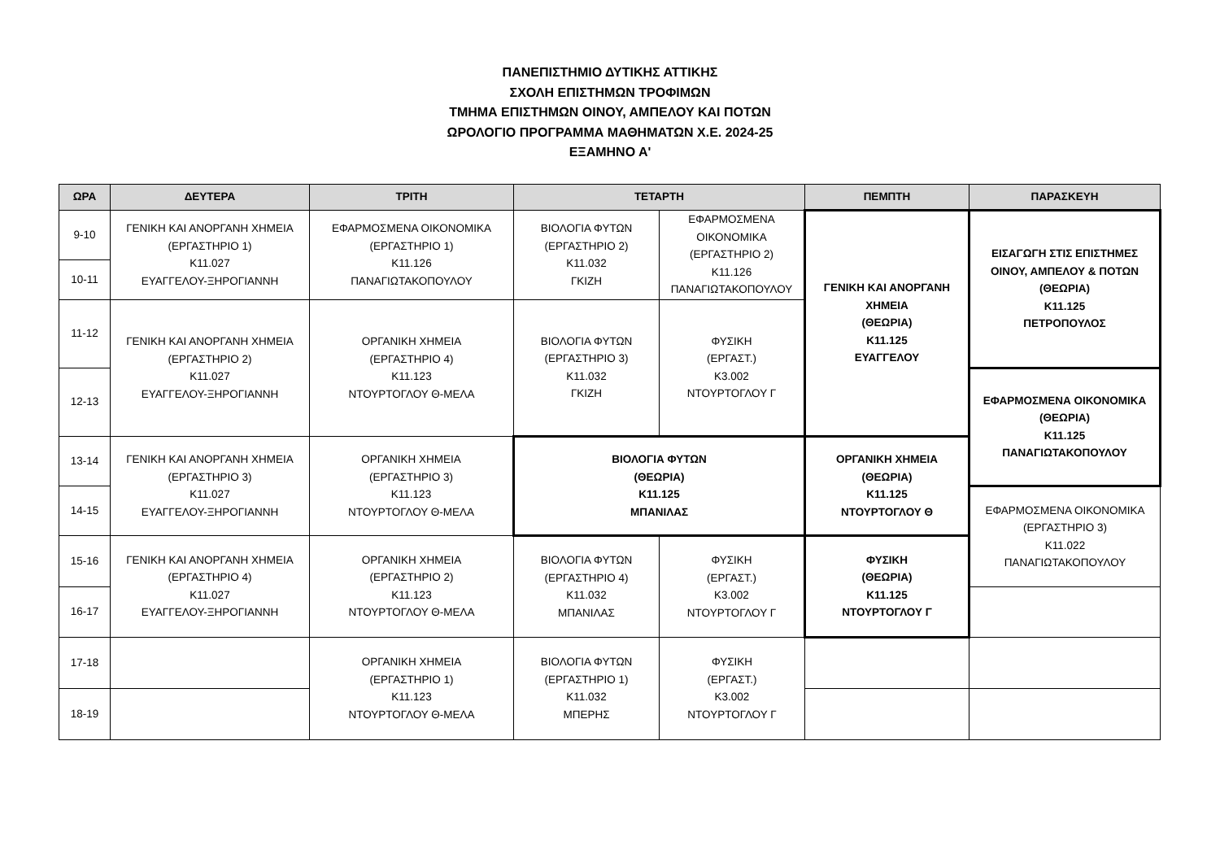ΠΑΝΕΠΙΣΤΗΜΙΟ ΔΥΤΙΚΗΣ ΑΤΤΙΚΗΣ
ΣΧΟΛΗ ΕΠΙΣΤΗΜΩΝ ΤΡΟΦΙΜΩΝ
ΤΜΗΜΑ ΕΠΙΣΤΗΜΩΝ ΟΙΝΟΥ, ΑΜΠΕΛΟΥ ΚΑΙ ΠΟΤΩΝ
ΩΡΟΛΟΓΙΟ ΠΡΟΓΡΑΜΜΑ ΜΑΘΗΜΑΤΩΝ Χ.Ε. 2024-25
ΕΞΑΜΗΝΟ Α'
| ΩΡΑ | ΔΕΥΤΕΡΑ | ΤΡΙΤΗ | ΤΕΤΑΡΤΗ | | ΠΕΜΠΤΗ | ΠΑΡΑΣΚΕΥΗ |
| --- | --- | --- | --- | --- | --- | --- |
| 9-10 | ΓΕΝΙΚΗ ΚΑΙ ΑΝΟΡΓΑΝΗ ΧΗΜΕΙΑ (ΕΡΓΑΣΤΗΡΙΟ 1) Κ11.027 ΕΥΑΓΓΕΛΟΥ-ΞΗΡΟΓΙΑΝΝΗ | ΕΦΑΡΜΟΣΜΕΝΑ ΟΙΚΟΝΟΜΙΚΑ (ΕΡΓΑΣΤΗΡΙΟ 1) Κ11.126 ΠΑΝΑΓΙΩΤΑΚΟΠΟΥΛΟΥ | ΒΙΟΛΟΓΙΑ ΦΥΤΩΝ (ΕΡΓΑΣΤΗΡΙΟ 2) Κ11.032 ΓΚΙΖΗ | ΕΦΑΡΜΟΣΜΕΝΑ ΟΙΚΟΝΟΜΙΚΑ (ΕΡΓΑΣΤΗΡΙΟ 2) Κ11.126 ΠΑΝΑΓΙΩΤΑΚΟΠΟΥΛΟΥ | ΓΕΝΙΚΗ ΚΑΙ ΑΝΟΡΓΑΝΗ ΧΗΜΕΙΑ (ΘΕΩΡΙΑ) Κ11.125 ΕΥΑΓΓΕΛΟΥ | ΕΙΣΑΓΩΓΗ ΣΤΙΣ ΕΠΙΣΤΗΜΕΣ ΟΙΝΟΥ, ΑΜΠΕΛΟΥ & ΠΟΤΩΝ (ΘΕΩΡΙΑ) Κ11.125 ΠΕΤΡΟΠΟΥΛΟΣ |
| 10-11 | | | | | | |
| 11-12 | ΓΕΝΙΚΗ ΚΑΙ ΑΝΟΡΓΑΝΗ ΧΗΜΕΙΑ (ΕΡΓΑΣΤΗΡΙΟ 2) Κ11.027 ΕΥΑΓΓΕΛΟΥ-ΞΗΡΟΓΙΑΝΝΗ | ΟΡΓΑΝΙΚΗ ΧΗΜΕΙΑ (ΕΡΓΑΣΤΗΡΙΟ 4) Κ11.123 ΝΤΟΥΡΤΟΓΛΟΥ Θ-ΜΕΛΑ | ΒΙΟΛΟΓΙΑ ΦΥΤΩΝ (ΕΡΓΑΣΤΗΡΙΟ 3) Κ11.032 ΓΚΙΖΗ | ΦΥΣΙΚΗ (ΕΡΓΑΣΤ.) Κ3.002 ΝΤΟΥΡΤΟΓΛΟΥ Γ | | |
| 12-13 | | | | | | ΕΦΑΡΜΟΣΜΕΝΑ ΟΙΚΟΝΟΜΙΚΑ (ΘΕΩΡΙΑ) Κ11.125 ΠΑΝΑΓΙΩΤΑΚΟΠΟΥΛΟΥ |
| 13-14 | ΓΕΝΙΚΗ ΚΑΙ ΑΝΟΡΓΑΝΗ ΧΗΜΕΙΑ (ΕΡΓΑΣΤΗΡΙΟ 3) Κ11.027 ΕΥΑΓΓΕΛΟΥ-ΞΗΡΟΓΙΑΝΝΗ | ΟΡΓΑΝΙΚΗ ΧΗΜΕΙΑ (ΕΡΓΑΣΤΗΡΙΟ 3) Κ11.123 ΝΤΟΥΡΤΟΓΛΟΥ Θ-ΜΕΛΑ | ΒΙΟΛΟΓΙΑ ΦΥΤΩΝ (ΘΕΩΡΙΑ) Κ11.125 ΜΠΑΝΙΛΑΣ | | ΟΡΓΑΝΙΚΗ ΧΗΜΕΙΑ (ΘΕΩΡΙΑ) Κ11.125 ΝΤΟΥΡΤΟΓΛΟΥ Θ | |
| 14-15 | | | | | | ΕΦΑΡΜΟΣΜΕΝΑ ΟΙΚΟΝΟΜΙΚΑ (ΕΡΓΑΣΤΗΡΙΟ 3) Κ11.022 ΠΑΝΑΓΙΩΤΑΚΟΠΟΥΛΟΥ |
| 15-16 | ΓΕΝΙΚΗ ΚΑΙ ΑΝΟΡΓΑΝΗ ΧΗΜΕΙΑ (ΕΡΓΑΣΤΗΡΙΟ 4) Κ11.027 ΕΥΑΓΓΕΛΟΥ-ΞΗΡΟΓΙΑΝΝΗ | ΟΡΓΑΝΙΚΗ ΧΗΜΕΙΑ (ΕΡΓΑΣΤΗΡΙΟ 2) Κ11.123 ΝΤΟΥΡΤΟΓΛΟΥ Θ-ΜΕΛΑ | ΒΙΟΛΟΓΙΑ ΦΥΤΩΝ (ΕΡΓΑΣΤΗΡΙΟ 4) Κ11.032 ΜΠΑΝΙΛΑΣ | ΦΥΣΙΚΗ (ΕΡΓΑΣΤ.) Κ3.002 ΝΤΟΥΡΤΟΓΛΟΥ Γ | ΦΥΣΙΚΗ (ΘΕΩΡΙΑ) Κ11.125 ΝΤΟΥΡΤΟΓΛΟΥ Γ | |
| 16-17 | | | | | | |
| 17-18 | | ΟΡΓΑΝΙΚΗ ΧΗΜΕΙΑ (ΕΡΓΑΣΤΗΡΙΟ 1) Κ11.123 ΝΤΟΥΡΤΟΓΛΟΥ Θ-ΜΕΛΑ | ΒΙΟΛΟΓΙΑ ΦΥΤΩΝ (ΕΡΓΑΣΤΗΡΙΟ 1) Κ11.032 ΜΠΕΡΗΣ | ΦΥΣΙΚΗ (ΕΡΓΑΣΤ.) Κ3.002 ΝΤΟΥΡΤΟΓΛΟΥ Γ | | |
| 18-19 | | | | | | |